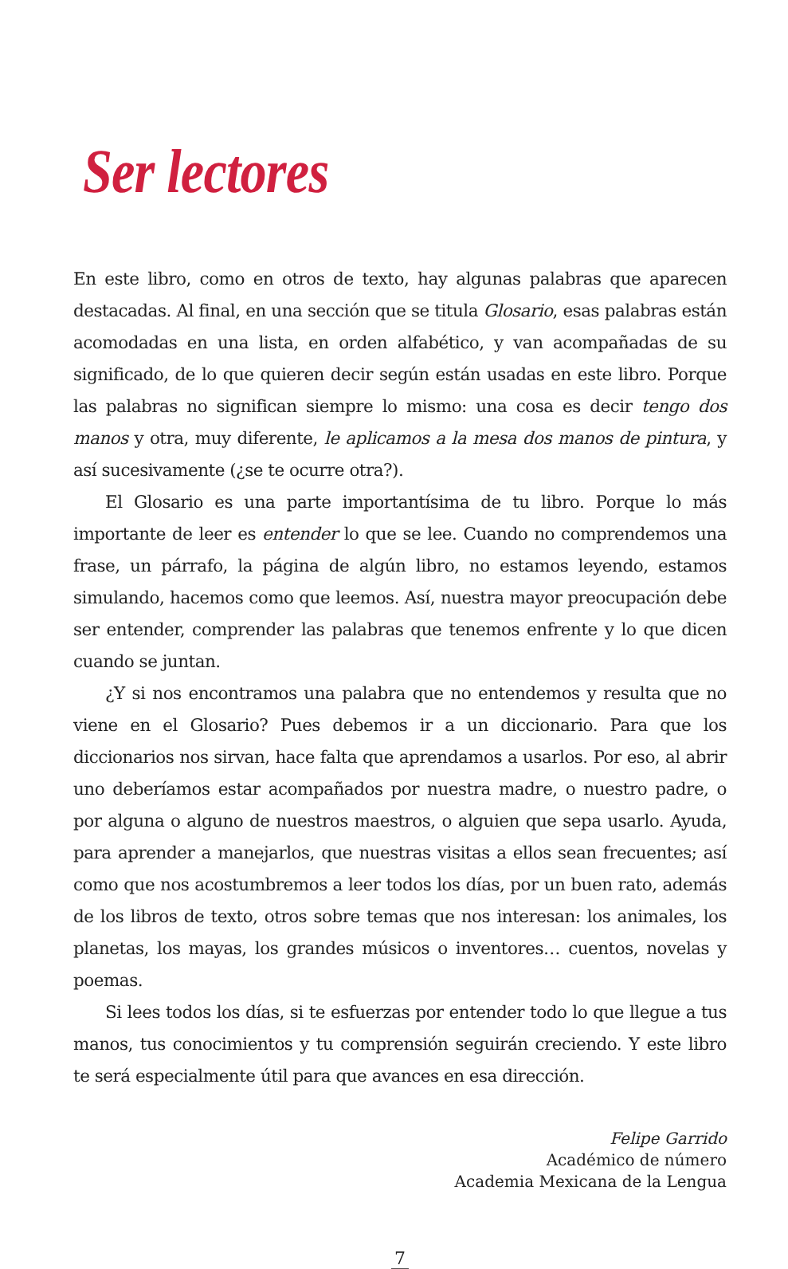Ser lectores
En este libro, como en otros de texto, hay algunas palabras que aparecen destacadas. Al final, en una sección que se titula Glosario, esas palabras están acomodadas en una lista, en orden alfabético, y van acompañadas de su significado, de lo que quieren decir según están usadas en este libro. Porque las palabras no significan siempre lo mismo: una cosa es decir tengo dos manos y otra, muy diferente, le aplicamos a la mesa dos manos de pintura, y así sucesivamente (¿se te ocurre otra?).
El Glosario es una parte importantísima de tu libro. Porque lo más importante de leer es entender lo que se lee. Cuando no comprendemos una frase, un párrafo, la página de algún libro, no estamos leyendo, estamos simulando, hacemos como que leemos. Así, nuestra mayor preocupación debe ser entender, comprender las palabras que tenemos enfrente y lo que dicen cuando se juntan.
¿Y si nos encontramos una palabra que no entendemos y resulta que no viene en el Glosario? Pues debemos ir a un diccionario. Para que los diccionarios nos sirvan, hace falta que aprendamos a usarlos. Por eso, al abrir uno deberíamos estar acompañados por nuestra madre, o nuestro padre, o por alguna o alguno de nuestros maestros, o alguien que sepa usarlo. Ayuda, para aprender a manejarlos, que nuestras visitas a ellos sean frecuentes; así como que nos acostumbremos a leer todos los días, por un buen rato, además de los libros de texto, otros sobre temas que nos interesan: los animales, los planetas, los mayas, los grandes músicos o inventores… cuentos, novelas y poemas.
Si lees todos los días, si te esfuerzas por entender todo lo que llegue a tus manos, tus conocimientos y tu comprensión seguirán creciendo. Y este libro te será especialmente útil para que avances en esa dirección.
Felipe Garrido
Académico de número
Academia Mexicana de la Lengua
7